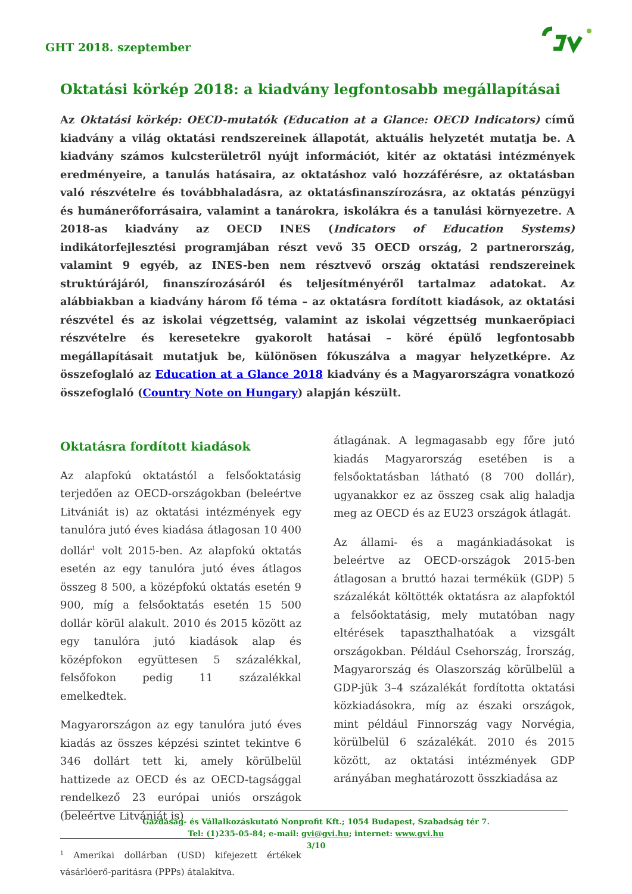GHT 2018. szeptember
Oktatási körkép 2018: a kiadvány legfontosabb megállapításai
Az Oktatási körkép: OECD-mutatók (Education at a Glance: OECD Indicators) című kiadvány a világ oktatási rendszereinek állapotát, aktuális helyzetét mutatja be. A kiadvány számos kulcsterületről nyújt információt, kitér az oktatási intézmények eredményeire, a tanulás hatásaira, az oktatáshoz való hozzáférésre, az oktatásban való részvételre és továbbhaladásra, az oktatásfinanszírozásra, az oktatás pénzügyi és humánerőforrásaira, valamint a tanárokra, iskolákra és a tanulási környezetre. A 2018-as kiadvány az OECD INES (Indicators of Education Systems) indikátorfejlesztési programjában részt vevő 35 OECD ország, 2 partnerország, valamint 9 egyéb, az INES-ben nem résztvevő ország oktatási rendszereinek struktúrájáról, finanszírozásáról és teljesítményéről tartalmaz adatokat. Az alábbiakban a kiadvány három fő téma – az oktatásra fordított kiadások, az oktatási részvétel és az iskolai végzettség, valamint az iskolai végzettség munkaerőpiaci részvételre és keresetekre gyakorolt hatásai – köré épülő legfontosabb megállapításait mutatjuk be, különösen fókuszálva a magyar helyzetképre. Az összefoglaló az Education at a Glance 2018 kiadvány és a Magyarországra vonatkozó összefoglaló (Country Note on Hungary) alapján készült.
Oktatásra fordított kiadások
Az alapfokú oktatástól a felsőoktatásig terjedően az OECD-országokban (beleértve Litvániát is) az oktatási intézmények egy tanulóra jutó éves kiadása átlagosan 10 400 dollár<sup>1</sup> volt 2015-ben. Az alapfokú oktatás esetén az egy tanulóra jutó éves átlagos összeg 8 500, a középfokú oktatás esetén 9 900, míg a felsőoktatás esetén 15 500 dollár körül alakult. 2010 és 2015 között az egy tanulóra jutó kiadások alap és középfokon együttesen 5 százalékkal, felsőfokon pedig 11 százalékkal emelkedtek.
Magyarországon az egy tanulóra jutó éves kiadás az összes képzési szintet tekintve 6 346 dollárt tett ki, amely körülbelül hattizede az OECD és az OECD-tagsággal rendelkező 23 európai uniós országok (beleértve Litvániát is)
<sup>1</sup> Amerikai dollárban (USD) kifejezett értékek vásárlóerő-paritásra (PPPs) átalakítva.
átlagának. A legmagasabb egy főre jutó kiadás Magyarország esetében is a felsőoktatásban látható (8 700 dollár), ugyanakkor ez az összeg csak alig haladja meg az OECD és az EU23 országok átlagát.
Az állami- és a magánkiadásokat is beleértve az OECD-országok 2015-ben átlagosan a bruttó hazai termékük (GDP) 5 százalékát költötték oktatásra az alapfoktól a felsőoktatásig, mely mutatóban nagy eltérések tapaszthalhatóak a vizsgált országokban. Például Csehország, Írország, Magyarország és Olaszország körülbelül a GDP-jük 3–4 százalékát fordította oktatási közkiadásokra, míg az északi országok, mint például Finnország vagy Norvégia, körülbelül 6 százalékát. 2010 és 2015 között, az oktatási intézmények GDP arányában meghatározott összkiadása az
Gazdaság- és Vállalkozáskutató Nonprofit Kft.; 1054 Budapest, Szabadság tér 7.
Tel: (1)235-05-84; e-mail: gvi@gvi.hu; internet: www.gvi.hu
3/10